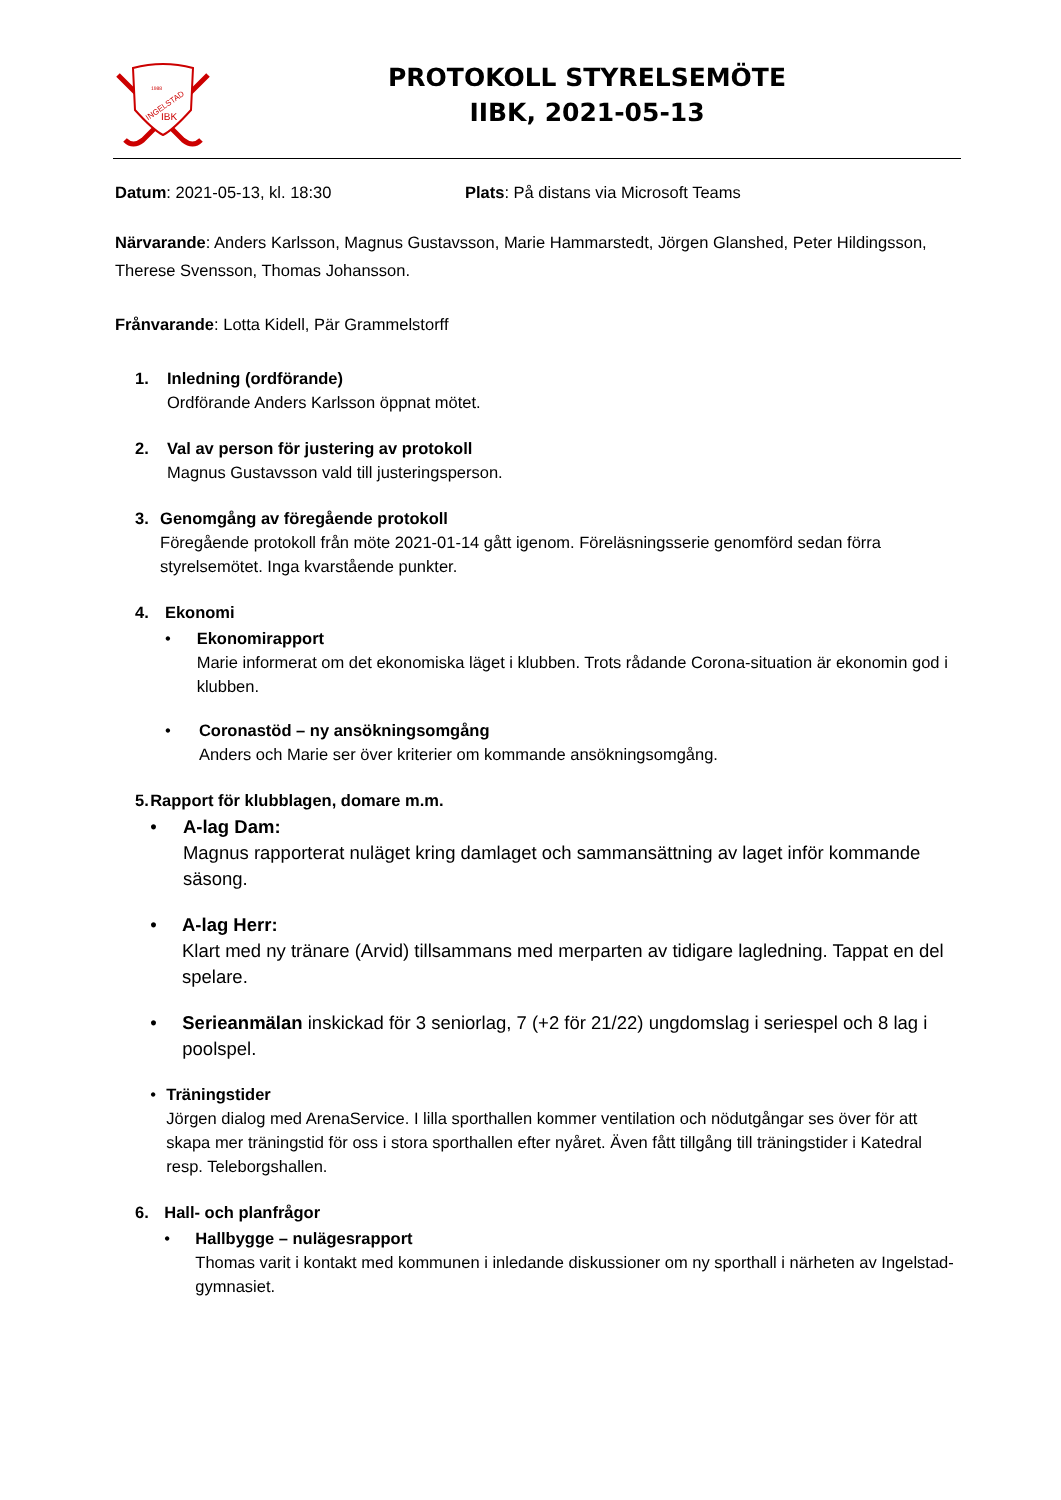1988
INGELSTAD
IBK
PROTOKOLL STYRELSEMÖTE
IIBK, 2021-05-13
Datum: 2021-05-13, kl. 18:30 Plats: På distans via Microsoft Teams
Närvarande: Anders Karlsson, Magnus Gustavsson, Marie Hammarstedt, Jörgen Glanshed, Peter Hildingsson, Therese Svensson, Thomas Johansson.
Frånvarande: Lotta Kidell, Pär Grammelstorff
1. Inledning (ordförande)
Ordförande Anders Karlsson öppnat mötet.
2. Val av person för justering av protokoll
Magnus Gustavsson vald till justeringsperson.
3. Genomgång av föregående protokoll
Föregående protokoll från möte 2021-01-14 gått igenom. Föreläsningsserie genomförd sedan förra styrelsemötet. Inga kvarstående punkter.
4. Ekonomi
• Ekonomirapport
Marie informerat om det ekonomiska läget i klubben. Trots rådande Corona-situation är ekonomin god i klubben.
• Coronastöd – ny ansökningsomgång
Anders och Marie ser över kriterier om kommande ansökningsomgång.
5. Rapport för klubblagen, domare m.m.
• A-lag Dam:
Magnus rapporterat nuläget kring damlaget och sammansättning av laget inför kommande säsong.
• A-lag Herr:
Klart med ny tränare (Arvid) tillsammans med merparten av tidigare lagledning. Tappat en del spelare.
• Serieanmälan inskickad för 3 seniorlag, 7 (+2 för 21/22) ungdomslag i seriespel och 8 lag i poolspel.
• Träningstider
Jörgen dialog med ArenaService. I lilla sporthallen kommer ventilation och nödutgångar ses över för att skapa mer träningstid för oss i stora sporthallen efter nyåret. Även fått tillgång till träningstider i Katedral resp. Teleborgshallen.
6. Hall- och planfrågor
• Hallbygge – nulägesrapport
Thomas varit i kontakt med kommunen i inledande diskussioner om ny sporthall i närheten av Ingelstad-gymnasiet.